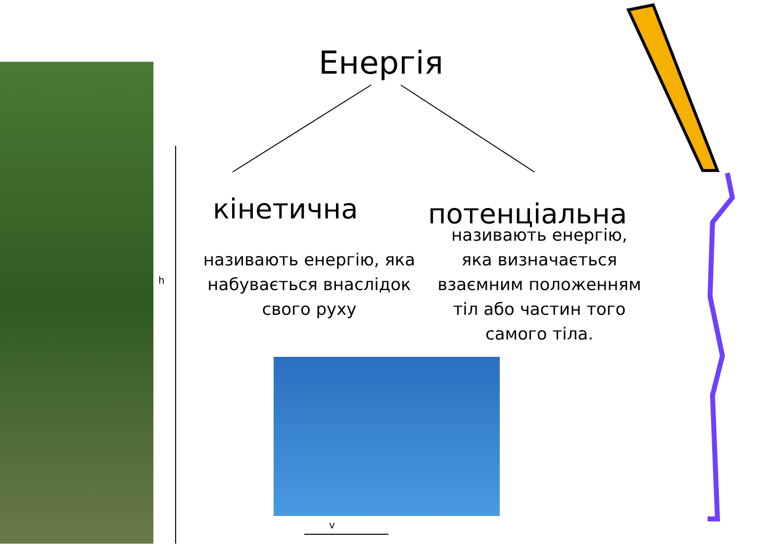Енергія
кінетична потенціальна
називають енергію, яка набувається внаслідок свого руху
називають енергію, яка визначається взаємним положенням тіл або частин того самого тіла.
h
v